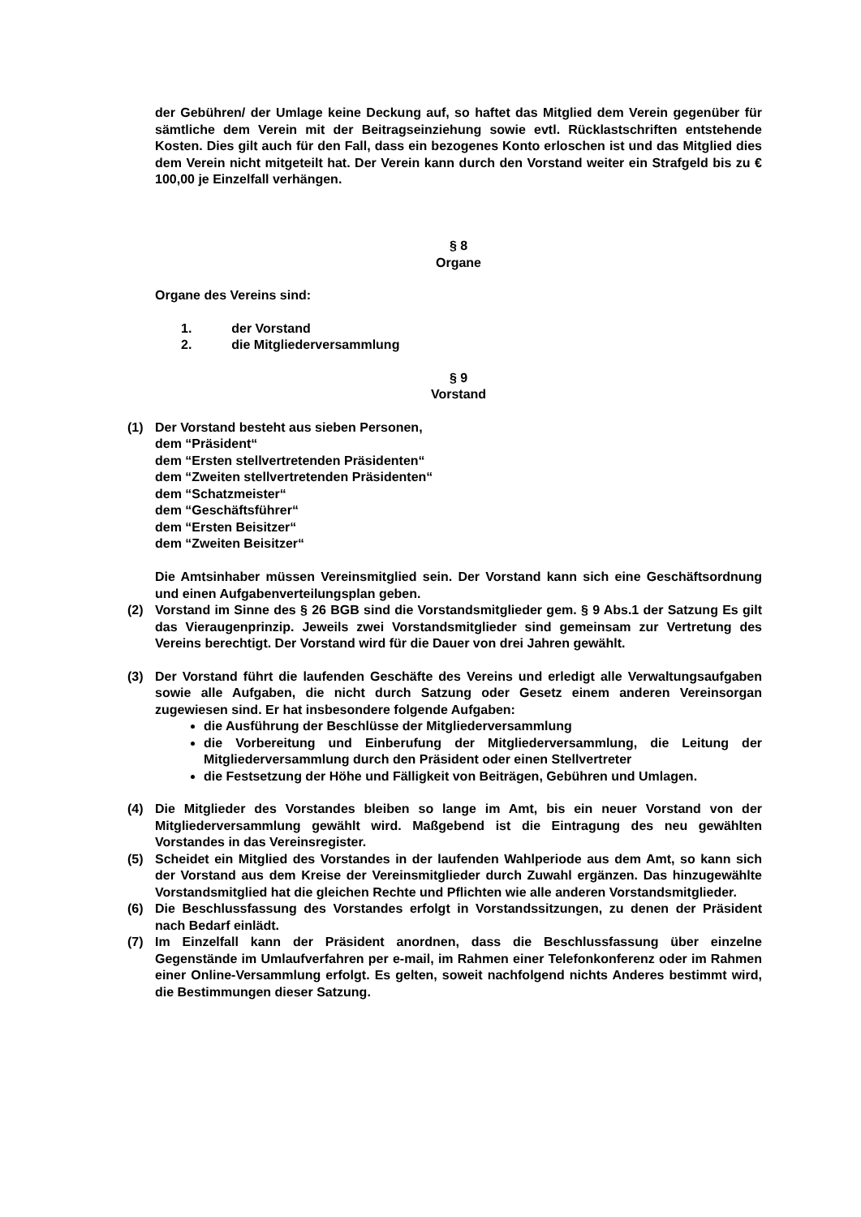der Gebühren/ der Umlage keine Deckung auf, so haftet das Mitglied dem Verein gegenüber für sämtliche dem Verein mit der Beitragseinziehung sowie evtl. Rücklastschriften entstehende Kosten. Dies gilt auch für den Fall, dass ein bezogenes Konto erloschen ist und das Mitglied dies dem Verein nicht mitgeteilt hat. Der Verein kann durch den Vorstand weiter ein Strafgeld bis zu € 100,00 je Einzelfall verhängen.
§ 8
Organe
Organe des Vereins sind:
1. der Vorstand
2. die Mitgliederversammlung
§ 9
Vorstand
(1) Der Vorstand besteht aus sieben Personen,
dem “Präsident“
dem “Ersten stellvertretenden Präsidenten“
dem “Zweiten stellvertretenden Präsidenten“
dem “Schatzmeister“
dem “Geschäftsführer“
dem “Ersten Beisitzer“
dem “Zweiten Beisitzer“
Die Amtsinhaber müssen Vereinsmitglied sein. Der Vorstand kann sich eine Geschäftsordnung und einen Aufgabenverteilungsplan geben.
(2) Vorstand im Sinne des § 26 BGB sind die Vorstandsmitglieder gem. § 9 Abs.1 der Satzung Es gilt das Vieraugenprinzip. Jeweils zwei Vorstandsmitglieder sind gemeinsam zur Vertretung des Vereins berechtigt. Der Vorstand wird für die Dauer von drei Jahren gewählt.
(3) Der Vorstand führt die laufenden Geschäfte des Vereins und erledigt alle Verwaltungsaufgaben sowie alle Aufgaben, die nicht durch Satzung oder Gesetz einem anderen Vereinsorgan zugewiesen sind. Er hat insbesondere folgende Aufgaben:
die Ausführung der Beschlüsse der Mitgliederversammlung
die Vorbereitung und Einberufung der Mitgliederversammlung, die Leitung der Mitgliederversammlung durch den Präsident oder einen Stellvertreter
die Festsetzung der Höhe und Fälligkeit von Beiträgen, Gebühren und Umlagen.
(4) Die Mitglieder des Vorstandes bleiben so lange im Amt, bis ein neuer Vorstand von der Mitgliederversammlung gewählt wird. Maßgebend ist die Eintragung des neu gewählten Vorstandes in das Vereinsregister.
(5) Scheidet ein Mitglied des Vorstandes in der laufenden Wahlperiode aus dem Amt, so kann sich der Vorstand aus dem Kreise der Vereinsmitglieder durch Zuwahl ergänzen. Das hinzugewählte Vorstandsmitglied hat die gleichen Rechte und Pflichten wie alle anderen Vorstandsmitglieder.
(6) Die Beschlussfassung des Vorstandes erfolgt in Vorstandssitzungen, zu denen der Präsident nach Bedarf einlädt.
(7) Im Einzelfall kann der Präsident anordnen, dass die Beschlussfassung über einzelne Gegenstände im Umlaufverfahren per e-mail, im Rahmen einer Telefonkonferenz oder im Rahmen einer Online-Versammlung erfolgt. Es gelten, soweit nachfolgend nichts Anderes bestimmt wird, die Bestimmungen dieser Satzung.